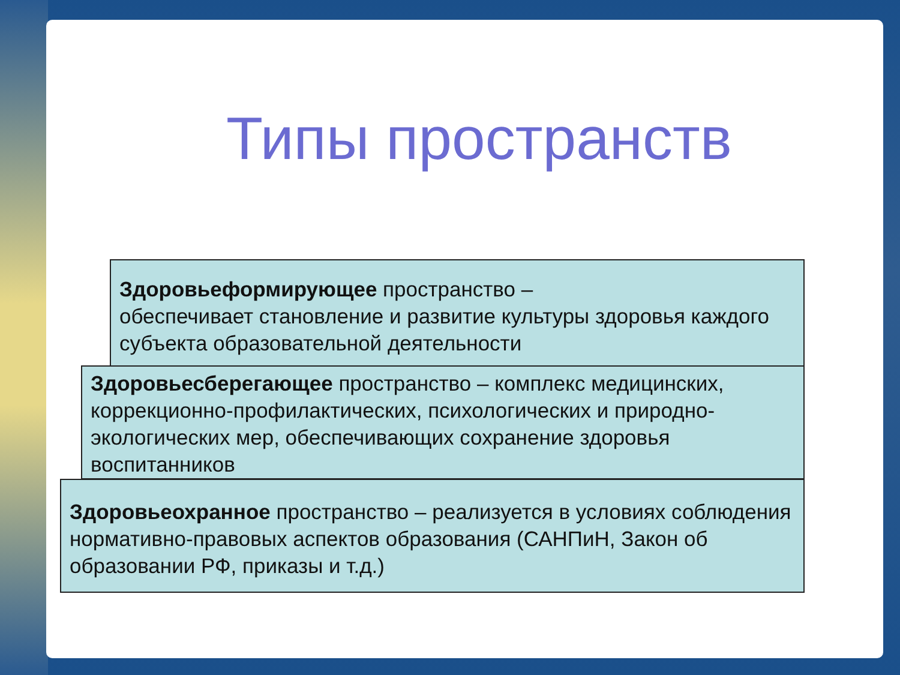Типы пространств
Здоровьеформирующее пространство –
обеспечивает становление и развитие культуры здоровья каждого субъекта образовательной деятельности
Здоровьесберегающее пространство – комплекс медицинских, коррекционно-профилактических, психологических и природно-экологических мер, обеспечивающих сохранение здоровья воспитанников
Здоровьеохранное пространство – реализуется в условиях соблюдения нормативно-правовых аспектов образования (САНПиН, Закон об образовании РФ, приказы и т.д.)